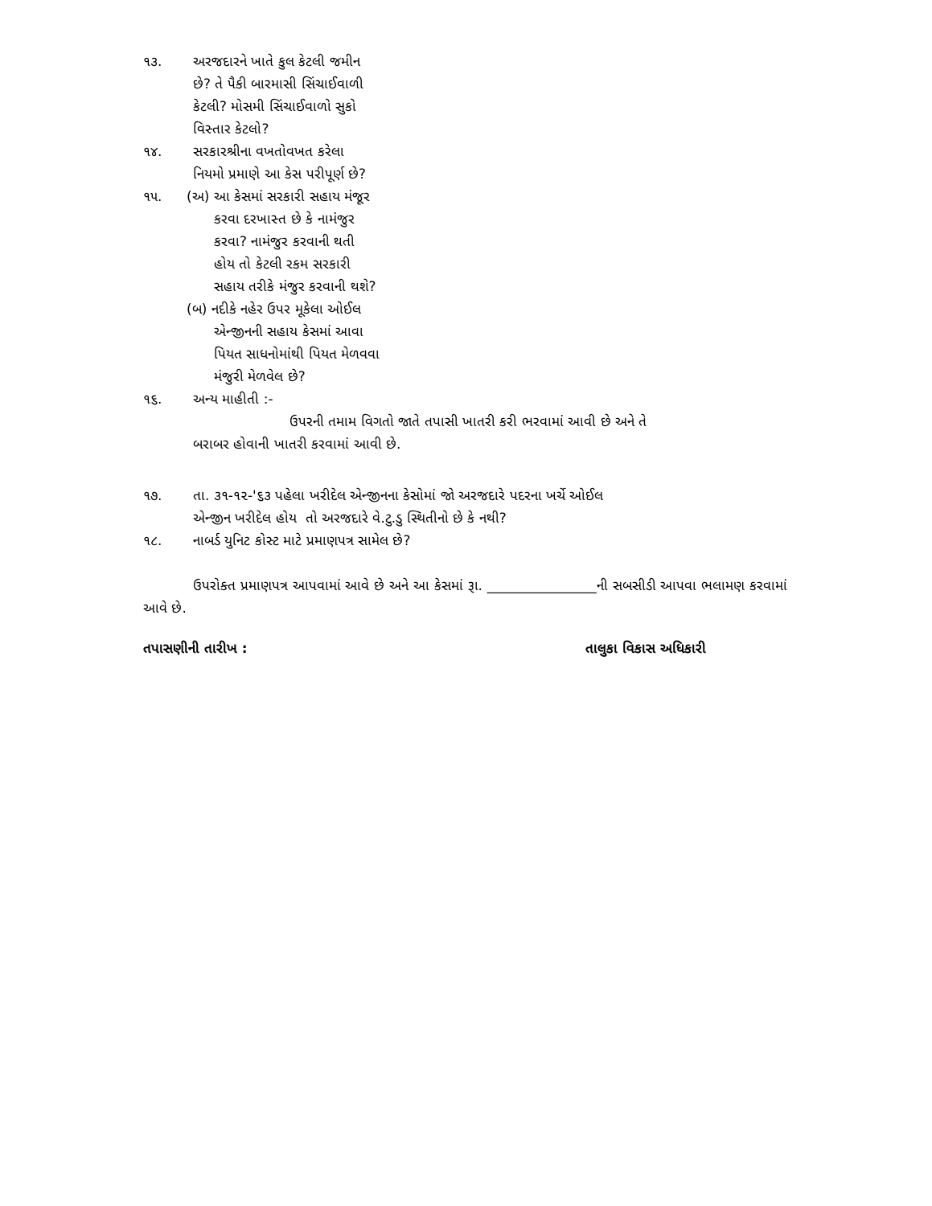૧૩. અરજદારને ખાતે કુલ કેટલી જમીન
છે? તે પૈકી બારમાસી સિંચાઈવાળી
કેટલી? મોસમી સિંચાઈવાળો સુકો
વિસ્તાર કેટલો?
૧૪. સરકારશ્રીના વખતોવખત કરેલા
નિયમો પ્રમાણે આ કેસ પરીપૂર્ણ છે?
૧૫. (અ) આ કેસમાં સરકારી સહાય મંજૂર
કરવા દરખાસ્ત છે કે નામંજુર
કરવા? નામંજુર કરવાની થતી
હોય તો કેટલી રકમ સરકારી
સહાય તરીકે મંજુર કરવાની થશે?
(બ) નદીકે નહેર ઉપર મૂકેલા ઓઈલ
એન્જીનની સહાય કેસમાં આવા
પિયત સાધનોમાંથી પિયત મેળવવા
મંજુરી મેળવેલ છે?
૧૬. અન્ય માહીતી :-
ઉપરની તમામ વિગતો જાતે તપાસી ખાતરી કરી ભરવામાં આવી છે અને તે
બરાબર હોવાની ખાતરી કરવામાં આવી છે.
૧૭. તા. ૩૧-૧૨-'૬૩ પહેલા ખરીદેલ એન્જીનના કેસોમાં જો અરજદારે પદરના ખર્ચે ઓઈલ
એન્જીન ખરીદેલ હોય તો અરજદારે વે.ટુ.ડુ સ્થિતીનો છે કે નથી?
૧૮. નાબર્ડ યુનિટ કોસ્ટ માટે પ્રમાણપત્ર સામેલ છે?
ઉપરોક્ત પ્રમાણપત્ર આપવામાં આવે છે અને આ કેસમાં રૂા. ________________ની સબસીડી આપવા ભલામણ કરવામાં આવે છે.
તપાસણીની તારીખ : તાલુકા વિકાસ અધિકારી